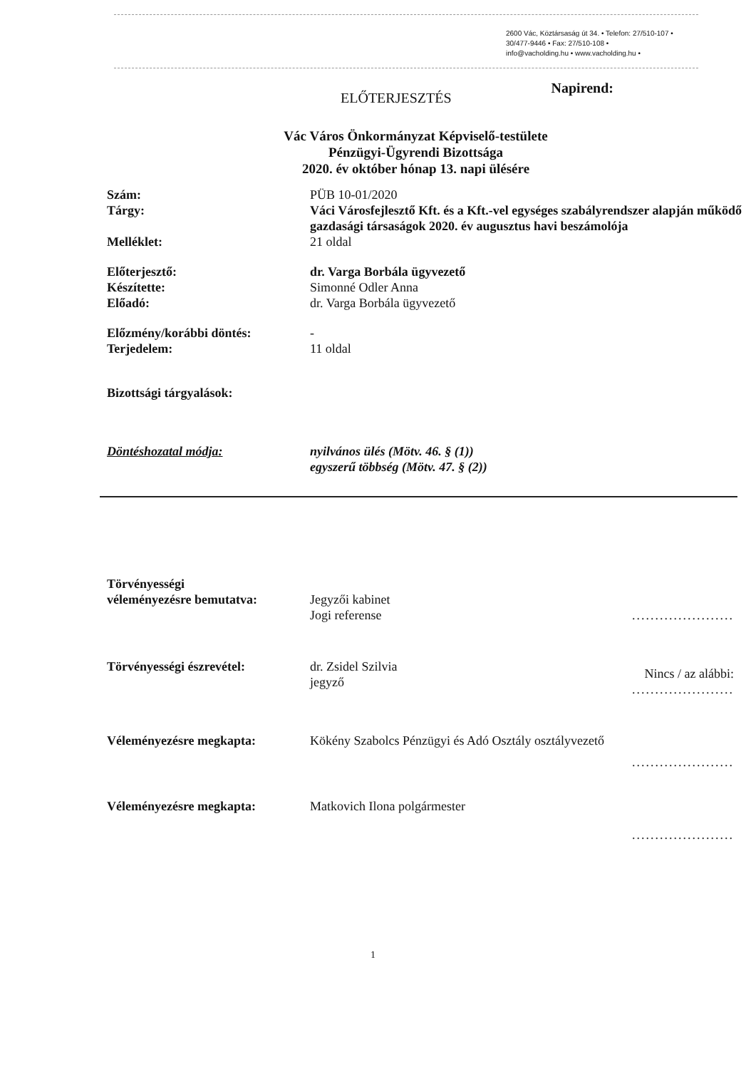2600 Vác, Köztársaság út 34. • Telefon: 27/510-107 •
30/477-9446 • Fax: 27/510-108 •
info@vacholding.hu • www.vacholding.hu •
ELŐTERJESZTÉS
Napirend:
Vác Város Önkormányzat Képviselő-testülete
Pénzügyi-Ügyrendi Bizottsága
2020. év október hónap 13. napi ülésére
| Szám: | PÜB 10-01/2020 |
| Tárgy: | Váci Városfejlesztő Kft. és a Kft.-vel egységes szabályrendszer alapján működő gazdasági társaságok 2020. év augusztus havi beszámolója |
| Melléklet: | 21 oldal |
| Előterjesztő: | dr. Varga Borbála ügyvezető |
| Készítette: | Simonné Odler Anna |
| Előadó: | dr. Varga Borbála ügyvezető |
| Előzmény/korábbi döntés: | - |
| Terjedelem: | 11 oldal |
| Bizottsági tárgyalások: | |
| Döntéshozatal módja: | nyilvános ülés (Mötv. 46. § (1)) egyszerű többség (Mötv. 47. § (2)) |
| Törvényességi véleményezésre bemutatva: | Jegyzői kabinet Jogi referense | ...................... |
| Törvényességi észrevétel: | dr. Zsidel Szilvia jegyző | Nincs / az alábbi: ...................... |
| Véleményezésre megkapta: | Kökény Szabolcs Pénzügyi és Adó Osztály osztályvezető | ...................... |
| Véleményezésre megkapta: | Matkovich Ilona polgármester | ...................... |
1